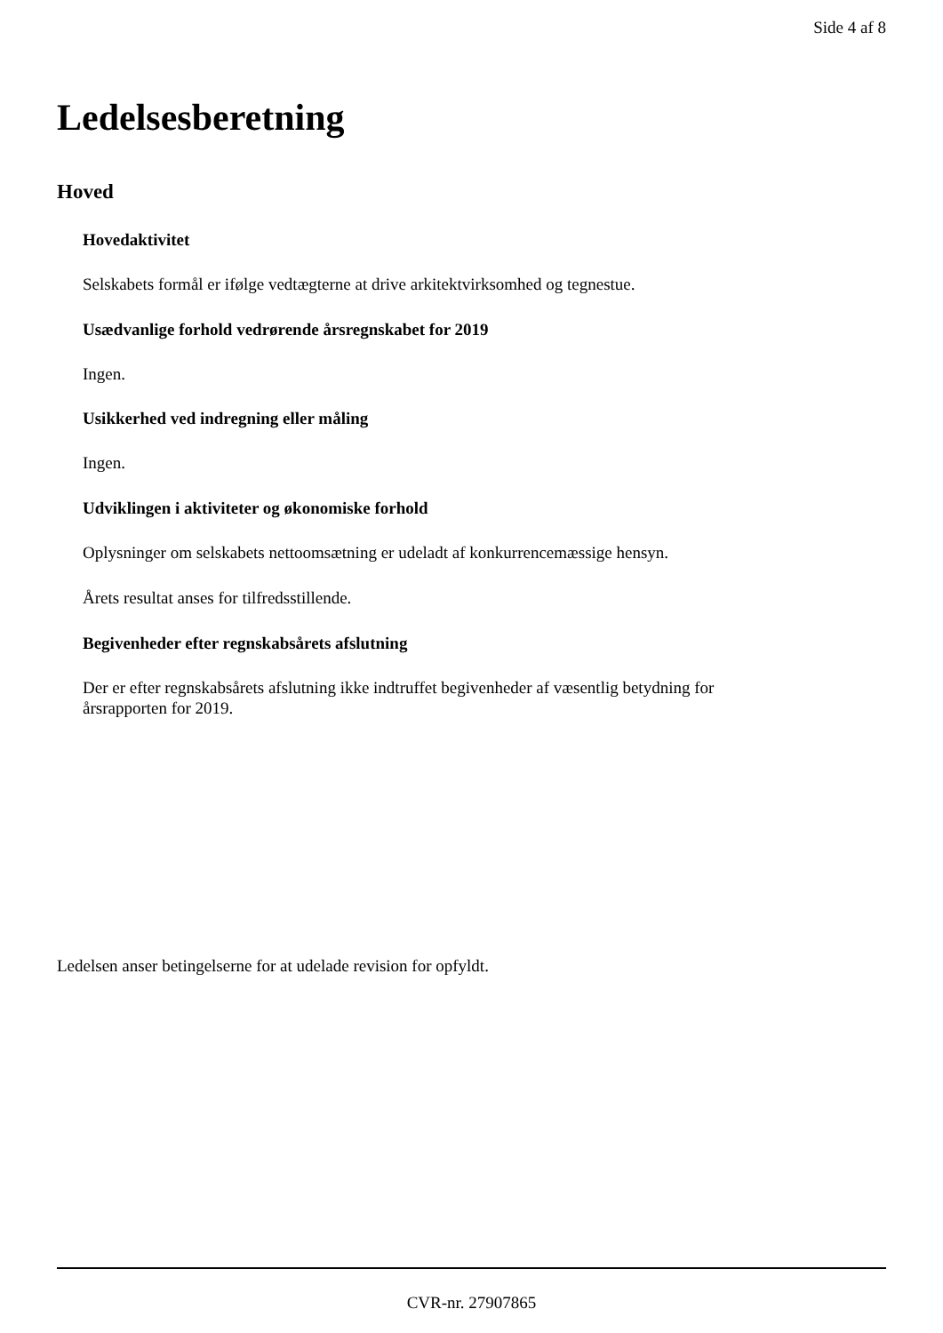Side 4 af 8
Ledelsesberetning
Hoved
Hovedaktivitet
Selskabets formål er ifølge vedtægterne at drive arkitektvirksomhed og tegnestue.
Usædvanlige forhold vedrørende årsregnskabet for 2019
Ingen.
Usikkerhed ved indregning eller måling
Ingen.
Udviklingen i aktiviteter og økonomiske forhold
Oplysninger om selskabets nettoomsætning er udeladt af konkurrencemæssige hensyn.
Årets resultat anses for tilfredsstillende.
Begivenheder efter regnskabsårets afslutning
Der er efter regnskabsårets afslutning ikke indtruffet begivenheder af væsentlig betydning for
årsrapporten for 2019.
Ledelsen anser betingelserne for at udelade revision for opfyldt.
CVR-nr. 27907865